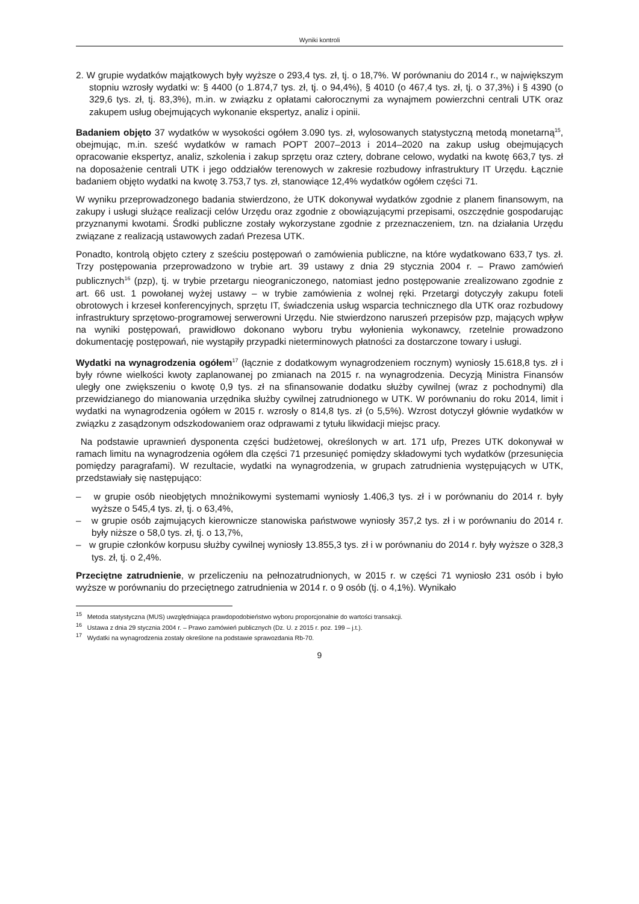Wyniki kontroli
2. W grupie wydatków majątkowych były wyższe o 293,4 tys. zł, tj. o 18,7%. W porównaniu do 2014 r., w największym stopniu wzrosły wydatki w: § 4400 (o 1.874,7 tys. zł, tj. o 94,4%), § 4010 (o 467,4 tys. zł, tj. o 37,3%) i § 4390 (o 329,6 tys. zł, tj. 83,3%), m.in. w związku z opłatami całorocznymi za wynajmem powierzchni centrali UTK oraz zakupem usług obejmujących wykonanie ekspertyz, analiz i opinii.
Badaniem objęto 37 wydatków w wysokości ogółem 3.090 tys. zł, wylosowanych statystyczną metodą monetarną<sup>15</sup>, obejmując, m.in. sześć wydatków w ramach POPT 2007–2013 i 2014–2020 na zakup usług obejmujących opracowanie ekspertyz, analiz, szkolenia i zakup sprzętu oraz cztery, dobrane celowo, wydatki na kwotę 663,7 tys. zł na doposażenie centrali UTK i jego oddziałów terenowych w zakresie rozbudowy infrastruktury IT Urzędu. Łącznie badaniem objęto wydatki na kwotę 3.753,7 tys. zł, stanowiące 12,4% wydatków ogółem części 71.
W wyniku przeprowadzonego badania stwierdzono, że UTK dokonywał wydatków zgodnie z planem finansowym, na zakupy i usługi służące realizacji celów Urzędu oraz zgodnie z obowiązującymi przepisami, oszczędnie gospodarując przyznanymi kwotami. Środki publiczne zostały wykorzystane zgodnie z przeznaczeniem, tzn. na działania Urzędu związane z realizacją ustawowych zadań Prezesa UTK.
Ponadto, kontrolą objęto cztery z sześciu postępowań o zamówienia publiczne, na które wydatkowano 633,7 tys. zł. Trzy postępowania przeprowadzono w trybie art. 39 ustawy z dnia 29 stycznia 2004 r. – Prawo zamówień publicznych<sup>16</sup> (pzp), tj. w trybie przetargu nieograniczonego, natomiast jedno postępowanie zrealizowano zgodnie z art. 66 ust. 1 powołanej wyżej ustawy – w trybie zamówienia z wolnej ręki. Przetargi dotyczyły zakupu foteli obrotowych i krzeseł konferencyjnych, sprzętu IT, świadczenia usług wsparcia technicznego dla UTK oraz rozbudowy infrastruktury sprzętowo-programowej serwerowni Urzędu. Nie stwierdzono naruszeń przepisów pzp, mających wpływ na wyniki postępowań, prawidłowo dokonano wyboru trybu wyłonienia wykonawcy, rzetelnie prowadzono dokumentację postępowań, nie wystąpiły przypadki nieterminowych płatności za dostarczone towary i usługi.
Wydatki na wynagrodzenia ogółem<sup>17</sup> (łącznie z dodatkowym wynagrodzeniem rocznym) wyniosły 15.618,8 tys. zł i były równe wielkości kwoty zaplanowanej po zmianach na 2015 r. na wynagrodzenia. Decyzją Ministra Finansów uległy one zwiększeniu o kwotę 0,9 tys. zł na sfinansowanie dodatku służby cywilnej (wraz z pochodnymi) dla przewidzianego do mianowania urzędnika służby cywilnej zatrudnionego w UTK. W porównaniu do roku 2014, limit i wydatki na wynagrodzenia ogółem w 2015 r. wzrosły o 814,8 tys. zł (o 5,5%). Wzrost dotyczył głównie wydatków w związku z zasądzonym odszkodowaniem oraz odprawami z tytułu likwidacji miejsc pracy.
Na podstawie uprawnień dysponenta części budżetowej, określonych w art. 171 ufp, Prezes UTK dokonywał w ramach limitu na wynagrodzenia ogółem dla części 71 przesunięć pomiędzy składowymi tych wydatków (przesunięcia pomiędzy paragrafami). W rezultacie, wydatki na wynagrodzenia, w grupach zatrudnienia występujących w UTK, przedstawiały się następująco:
– w grupie osób nieobjętych mnożnikowymi systemami wyniosły 1.406,3 tys. zł i w porównaniu do 2014 r. były wyższe o 545,4 tys. zł, tj. o 63,4%,
– w grupie osób zajmujących kierownicze stanowiska państwowe wyniosły 357,2 tys. zł i w porównaniu do 2014 r. były niższe o 58,0 tys. zł, tj. o 13,7%,
– w grupie członków korpusu służby cywilnej wyniosły 13.855,3 tys. zł i w porównaniu do 2014 r. były wyższe o 328,3 tys. zł, tj. o 2,4%.
Przeciętne zatrudnienie, w przeliczeniu na pełnozatrudnionych, w 2015 r. w części 71 wyniosło 231 osób i było wyższe w porównaniu do przeciętnego zatrudnienia w 2014 r. o 9 osób (tj. o 4,1%). Wynikało
<sup>15</sup> Metoda statystyczna (MUS) uwzględniająca prawdopodobieństwo wyboru proporcjonalnie do wartości transakcji.
<sup>16</sup> Ustawa z dnia 29 stycznia 2004 r. – Prawo zamówień publicznych (Dz. U. z 2015 r. poz. 199 – j.t.).
<sup>17</sup> Wydatki na wynagrodzenia zostały określone na podstawie sprawozdania Rb-70.
9